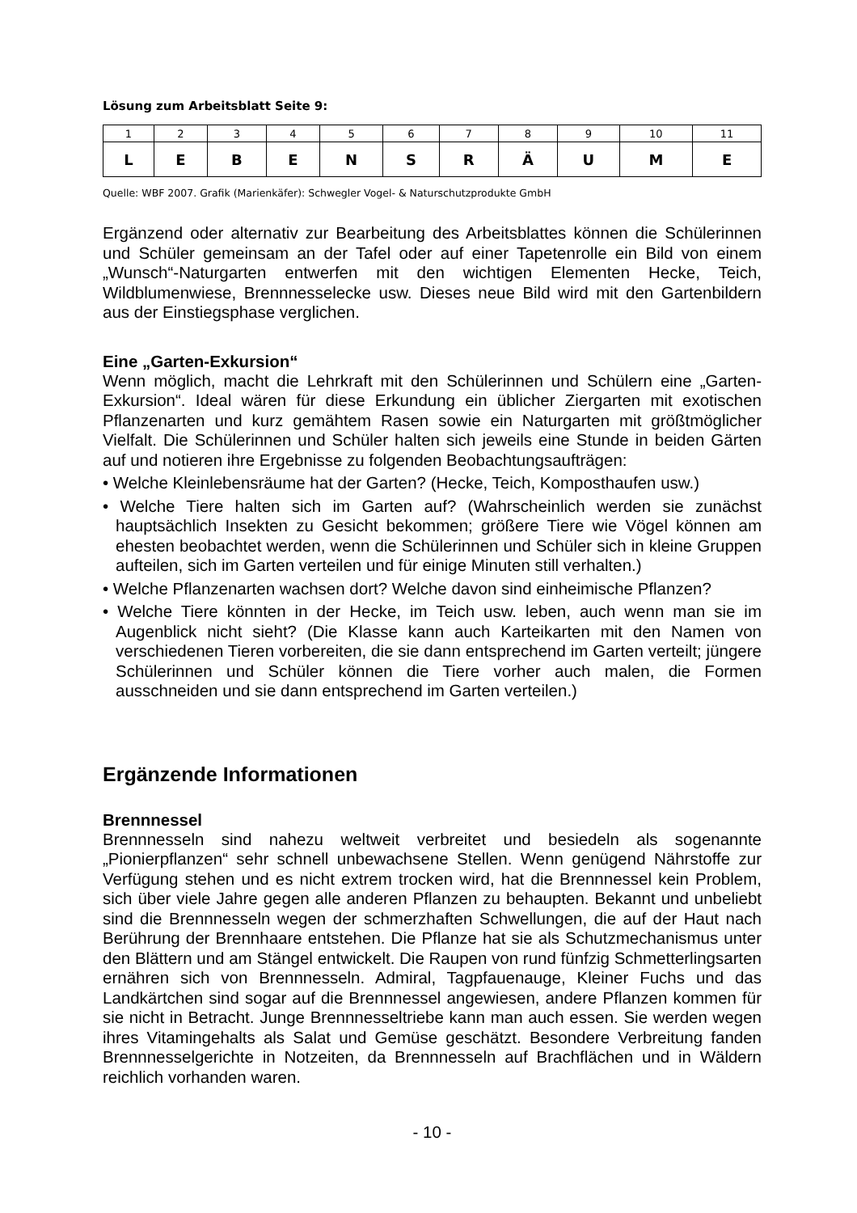Lösung zum Arbeitsblatt Seite 9:
| 1 | 2 | 3 | 4 | 5 | 6 | 7 | 8 | 9 | 10 | 11 |
| L | E | B | E | N | S | R | Ä | U | M | E |
Quelle: WBF 2007. Grafik (Marienkäfer): Schwegler Vogel- & Naturschutzprodukte GmbH
Ergänzend oder alternativ zur Bearbeitung des Arbeitsblattes können die Schülerinnen und Schüler gemeinsam an der Tafel oder auf einer Tapetenrolle ein Bild von einem „Wunsch“-Naturgarten entwerfen mit den wichtigen Elementen Hecke, Teich, Wildblumenwiese, Brennnesselecke usw. Dieses neue Bild wird mit den Gartenbildern aus der Einstiegsphase verglichen.
Eine „Garten-Exkursion“
Wenn möglich, macht die Lehrkraft mit den Schülerinnen und Schülern eine „Garten-Exkursion“. Ideal wären für diese Erkundung ein üblicher Ziergarten mit exotischen Pflanzenarten und kurz gemähtem Rasen sowie ein Naturgarten mit größtmöglicher Vielfalt. Die Schülerinnen und Schüler halten sich jeweils eine Stunde in beiden Gärten auf und notieren ihre Ergebnisse zu folgenden Beobachtungsaufträgen:
• Welche Kleinlebensräume hat der Garten? (Hecke, Teich, Komposthaufen usw.)
• Welche Tiere halten sich im Garten auf? (Wahrscheinlich werden sie zunächst hauptsächlich Insekten zu Gesicht bekommen; größere Tiere wie Vögel können am ehesten beobachtet werden, wenn die Schülerinnen und Schüler sich in kleine Gruppen aufteilen, sich im Garten verteilen und für einige Minuten still verhalten.)
• Welche Pflanzenarten wachsen dort? Welche davon sind einheimische Pflanzen?
• Welche Tiere könnten in der Hecke, im Teich usw. leben, auch wenn man sie im Augenblick nicht sieht? (Die Klasse kann auch Karteikarten mit den Namen von verschiedenen Tieren vorbereiten, die sie dann entsprechend im Garten verteilt; jüngere Schülerinnen und Schüler können die Tiere vorher auch malen, die Formen ausschneiden und sie dann entsprechend im Garten verteilen.)
Ergänzende Informationen
Brennnessel
Brennnesseln sind nahezu weltweit verbreitet und besiedeln als sogenannte „Pionierpflanzen“ sehr schnell unbewachsene Stellen. Wenn genügend Nährstoffe zur Verfügung stehen und es nicht extrem trocken wird, hat die Brennnessel kein Problem, sich über viele Jahre gegen alle anderen Pflanzen zu behaupten. Bekannt und unbeliebt sind die Brennnesseln wegen der schmerzhaften Schwellungen, die auf der Haut nach Berührung der Brennhaare entstehen. Die Pflanze hat sie als Schutzmechanismus unter den Blättern und am Stängel entwickelt. Die Raupen von rund fünfzig Schmetterlingsarten ernähren sich von Brennnesseln. Admiral, Tagpfauenauge, Kleiner Fuchs und das Landkärtchen sind sogar auf die Brennnessel angewiesen, andere Pflanzen kommen für sie nicht in Betracht. Junge Brennnesseltriebe kann man auch essen. Sie werden wegen ihres Vitamingehalts als Salat und Gemüse geschätzt. Besondere Verbreitung fanden Brennnesselgerichte in Notzeiten, da Brennnesseln auf Brachflächen und in Wäldern reichlich vorhanden waren.
- 10 -